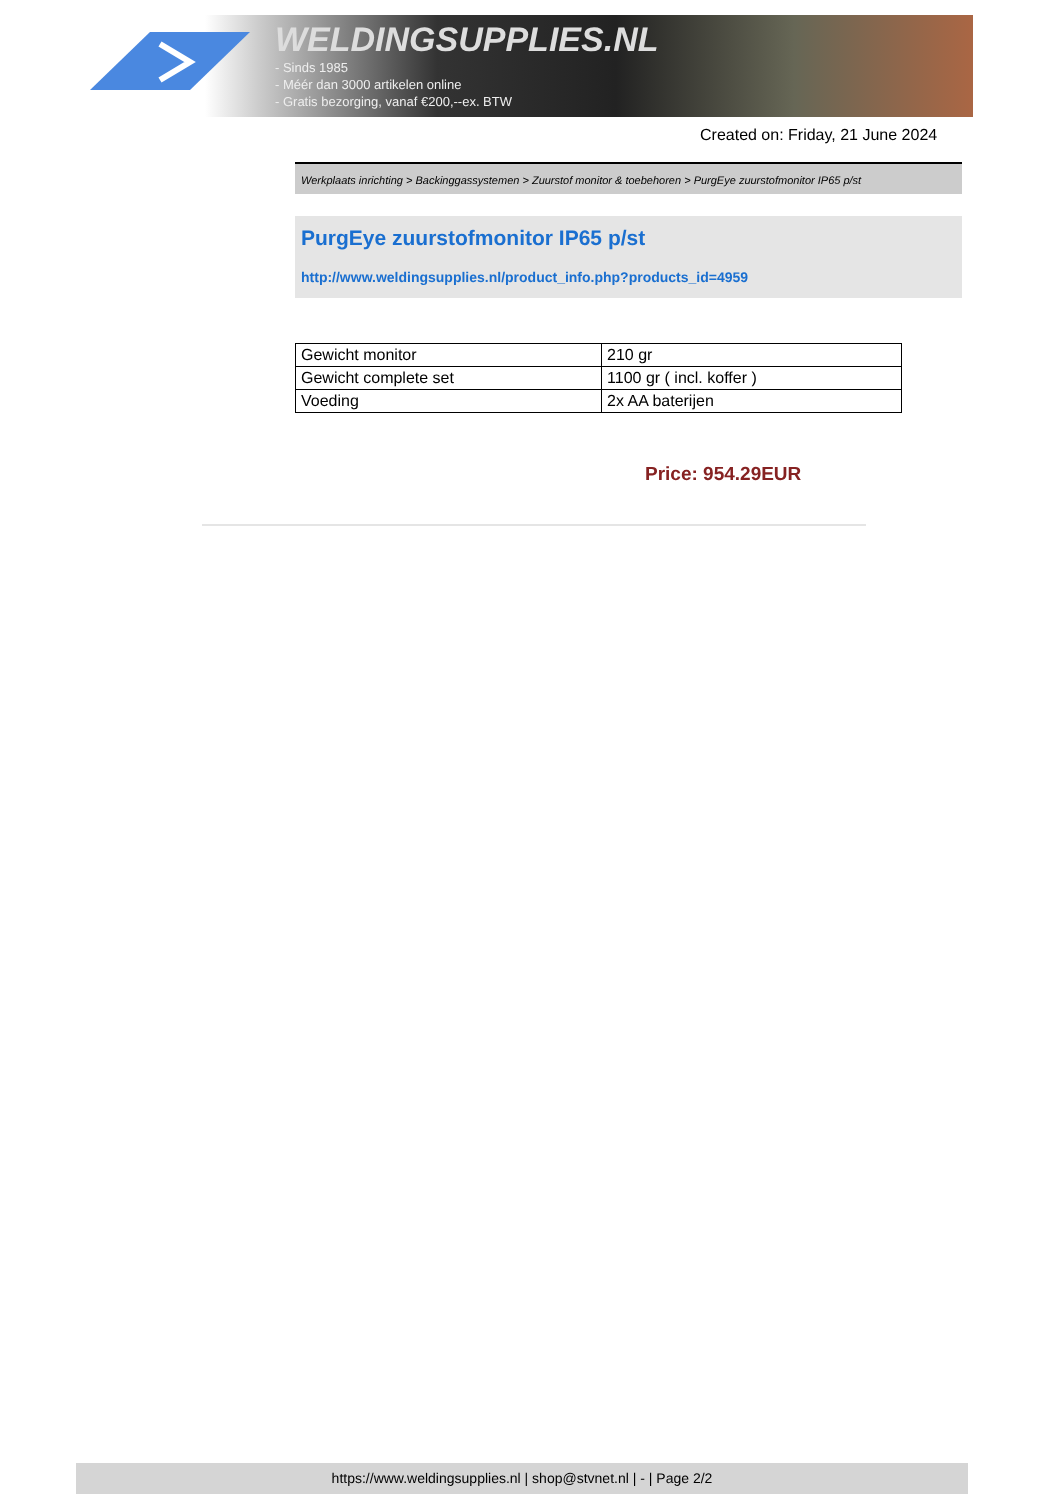WELDINGSUPPLIES.NL
- Sinds 1985
- Méér dan 3000 artikelen online
- Gratis bezorging, vanaf €200,--ex. BTW
Created on: Friday, 21 June 2024
Werkplaats inrichting > Backinggassystemen > Zuurstof monitor & toebehoren > PurgEye zuurstofmonitor IP65 p/st
PurgEye zuurstofmonitor IP65 p/st
http://www.weldingsupplies.nl/product_info.php?products_id=4959
| Gewicht monitor | 210 gr |
| Gewicht complete set | 1100 gr ( incl. koffer ) |
| Voeding | 2x AA baterijen |
Price: 954.29EUR
https://www.weldingsupplies.nl | shop@stvnet.nl | - | Page 2/2